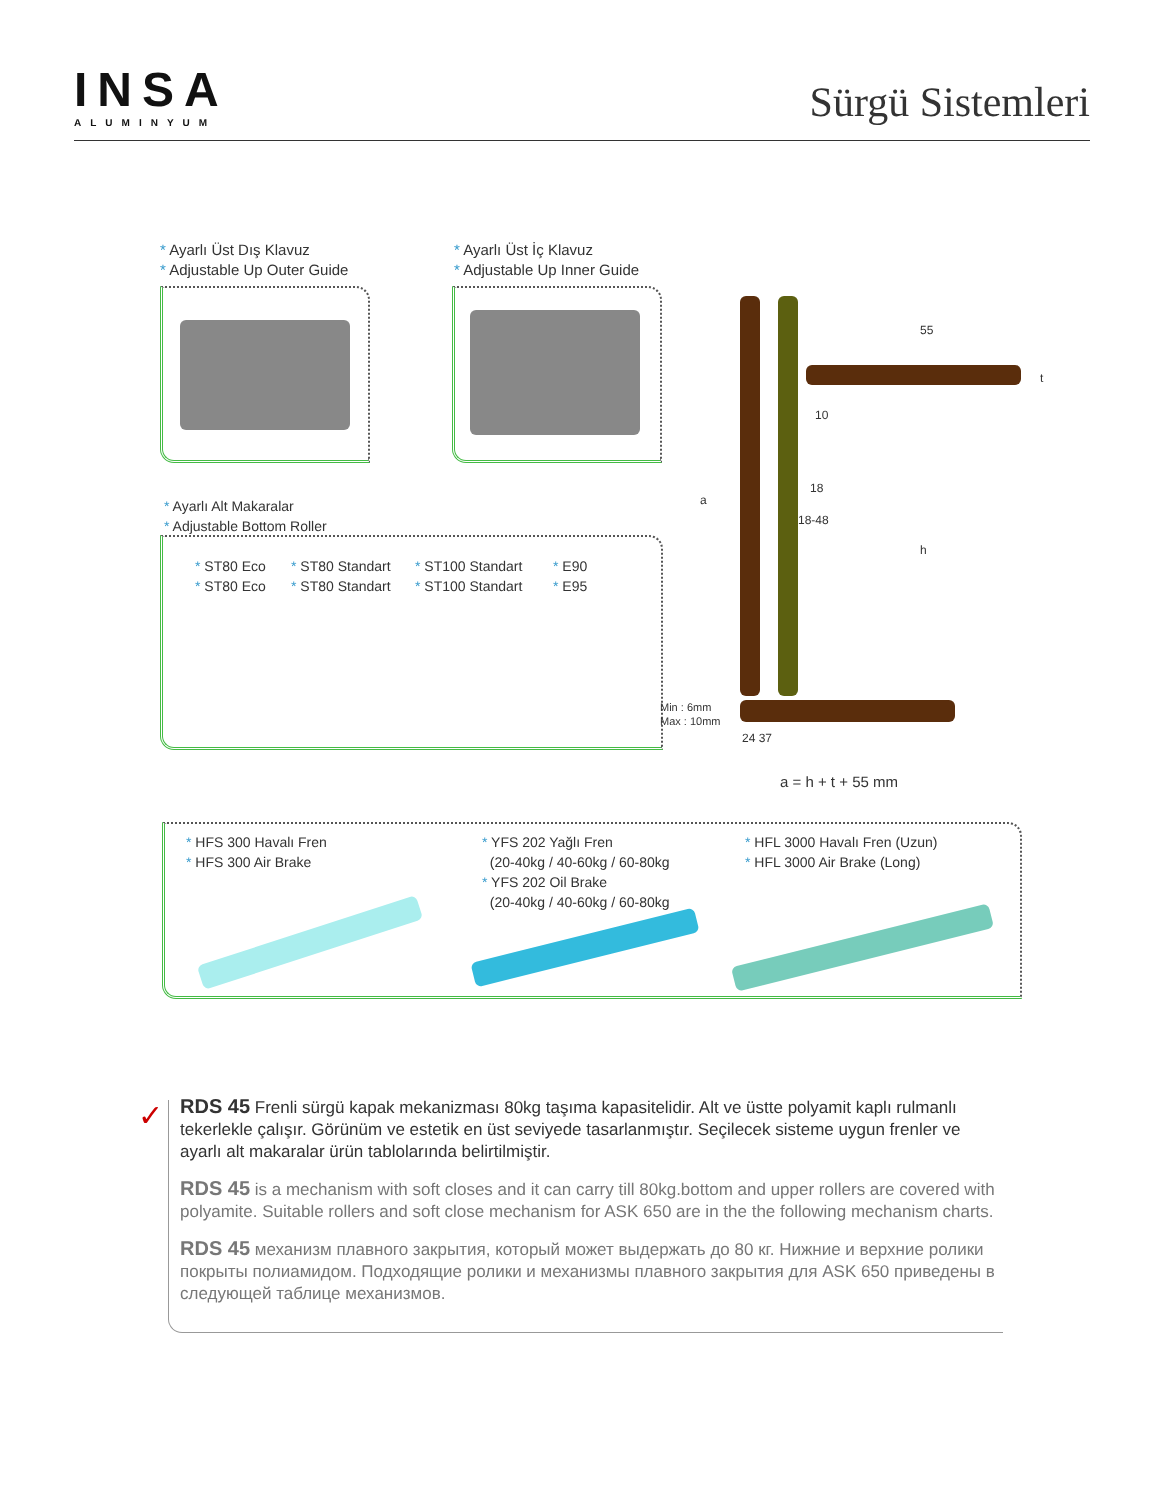INSA
ALUMINYUM
Sürgü Sistemleri
* Ayarlı Üst Dış Klavuz
* Adjustable Up Outer Guide
* Ayarlı Üst İç Klavuz
* Adjustable Up Inner Guide
* Ayarlı Alt Makaralar
* Adjustable Bottom Roller
* ST80 Eco
* ST80 Eco
* ST80 Standart
* ST80 Standart
* ST100 Standart
* ST100 Standart
* E90
* E95
55
t
10
18
18-48
a
h
Min : 6mm
Max : 10mm
24 37
a = h + t + 55 mm
* HFS 300 Havalı Fren
* HFS 300 Air Brake
* YFS 202 Yağlı Fren
(20-40kg / 40-60kg / 60-80kg
* YFS 202 Oil Brake
(20-40kg / 40-60kg / 60-80kg
* HFL 3000 Havalı Fren (Uzun)
* HFL 3000 Air Brake (Long)
✓
RDS 45 Frenli sürgü kapak mekanizması 80kg taşıma kapasitelidir. Alt ve üstte polyamit kaplı rulmanlı tekerlekle çalışır. Görünüm ve estetik en üst seviyede tasarlanmıştır. Seçilecek sisteme uygun frenler ve ayarlı alt makaralar ürün tablolarında belirtilmiştir.
RDS 45 is a mechanism with soft closes and it can carry till 80kg.bottom and upper rollers are covered with polyamite. Suitable rollers and soft close mechanism for ASK 650 are in the the following mechanism charts.
RDS 45 механизм плавного закрытия, который может выдержать до 80 кг. Нижние и верхние ролики покрыты полиамидом. Подходящие ролики и механизмы плавного закрытия для ASK 650 приведены в следующей таблице механизмов.